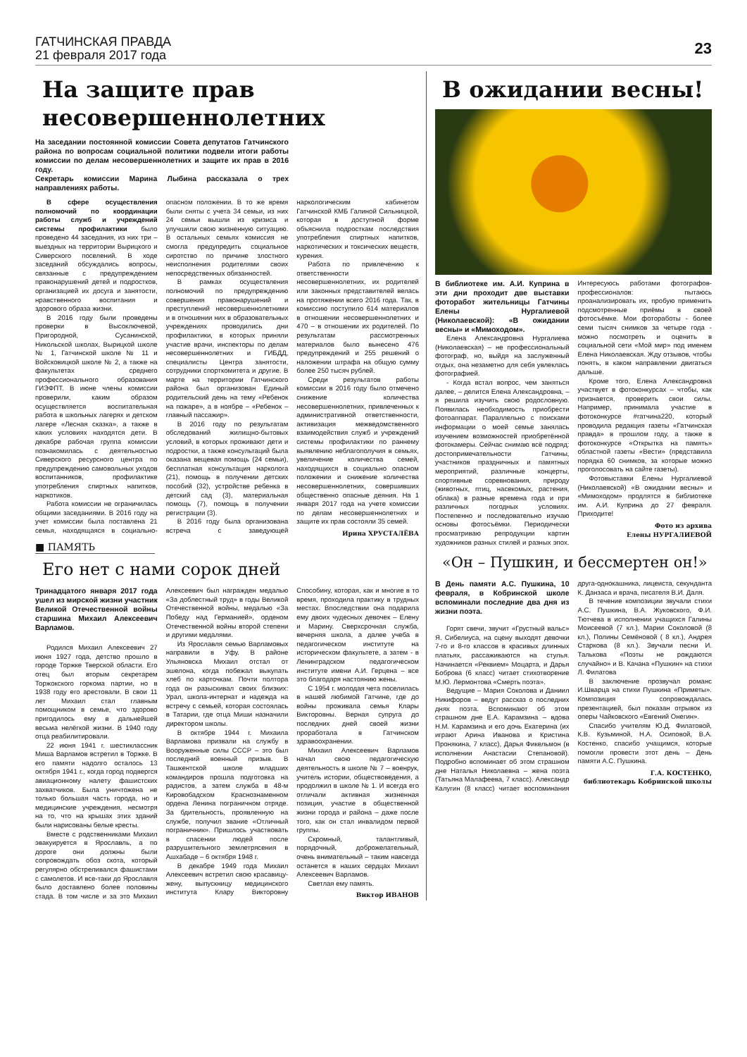ГАТЧИНСКАЯ ПРАВДА
21 февраля 2017 года
23
На защите прав несовершеннолетних
На заседании постоянной комиссии Совета депутатов Гатчинского района по вопросам социальной политики подвели итоги работы комиссии по делам несовершеннолетних и защите их прав в 2016 году.
Секретарь комиссии Марина Лыбина рассказала о трех направлениях работы.
В сфере осуществления полномочий по координации работы служб и учреждений системы профилактики было проведено 44 заседания, из них три – выездных на территории Вырицкого и Сиверского поселений. В ходе заседаний обсуждались вопросы, связанные с предупреждением правонарушений детей и подростков, организацией их досуга и занятости, нравственного воспитания и здорового образа жизни.
В 2016 году были проведены проверки в Высоключевой, Пригородной, Сусанинской, Никольской школах, Вырицкой школе № 1, Гатчинской школе № 11 и Войсковицкой школе № 2, а также на факультетах среднего профессионального образования ГИЭФПТ. В июне члены комиссии проверили, каким образом осуществляется воспитательная работа в школьных лагерях и детском лагере «Лесная сказка», а также в каких условиях находятся дети. В декабре рабочая группа комиссии познакомилась с деятельностью Сиверского ресурсного центра по предупреждению самовольных уходов воспитанников, профилактике употребления спиртных напитков, наркотиков.
Работа комиссии не ограничилась общими заседаниями. В 2016 году на учет комиссии была поставлена 21 семья, находящаяся в социально-опасном положении. В то же время были сняты с учета 34 семьи, из них 24 семьи вышли из кризиса и улучшили свою жизненную ситуацию. В остальных семьях комиссия не смогла предупредить социальное сиротство по причине злостного неисполнения родителями своих непосредственных обязанностей.
В рамках осуществления полномочий по предупреждению совершения правонарушений и преступлений несовершеннолетними и в отношении них в образовательных учреждениях проводились дни профилактики, в которых приняли участие врачи, инспекторы по делам несовершеннолетних и ГИБДД, специалисты Центра занятости, сотрудники спорткомитета и другие. В марте на территории Гатчинского района был организован Единый родительский день на тему «Ребенок на пожаре», а в ноябре – «Ребенок – главный пассажир».
В 2016 году по результатам обследований жилищно-бытовых условий, в которых проживают дети и подростки, а также консультаций была оказана вещевая помощь (24 семьи), бесплатная консультация нарколога (21), помощь в получении детских пособий (32), устройстве ребенка в детский сад (3), материальная помощь (7), помощь в получении регистрации (3).
В 2016 году была организована встреча с заведующей наркологическим кабинетом Гатчинской КМБ Галиной Сильницкой, которая в доступной форме объяснила подросткам последствия употребления спиртных напитков, наркотических и токсических веществ, курения.
Работа по привлечению к ответственности несовершеннолетних, их родителей или законных представителей велась на протяжении всего 2016 года. Так, в комиссию поступило 614 материалов в отношении несовершеннолетних и 470 – в отношении их родителей. По результатам рассмотренных материалов было вынесено 476 предупреждений и 255 решений о наложении штрафа на общую сумму более 250 тысяч рублей.
Среди результатов работы комиссии в 2016 году было отмечено снижение количества несовершеннолетних, привлеченных к административной ответственности, активизация межведомственного взаимодействия служб и учреждений системы профилактики по раннему выявлению неблагополучия в семьях, увеличение количества семей, находящихся в социально опасном положении и снижение количества несовершеннолетних, совершивших общественно опасные деяния. На 1 января 2017 года на учете комиссии по делам несовершеннолетних и защите их прав состояли 35 семей.
Ирина ХРУСТАЛЁВА
■ ПАМЯТЬ
Его нет с нами сорок дней
Тринадцатого января 2017 года ушел из мирской жизни участник Великой Отечественной войны старшина Михаил Алексеевич Варламов.
Родился Михаил Алексеевич 27 июня 1927 года, детство прошло в городе Торжке Тверской области. Его отец был вторым секретарем Торжокского горкома партии, но в 1938 году его арестовали. В свои 11 лет Михаил стал главным помощником в семье, что здорово пригодилось ему в дальнейшей весьма нелёгкой жизни. В 1940 году отца реабилитировали.
22 июня 1941 г. шестиклассник Миша Варламов встретил в Торжке. В его памяти надолго осталось 13 октября 1941 г., когда город подвергся авиационному налету фашистских захватчиков. Была уничтожена не только большая часть города, но и медицинские учреждения, несмотря на то, что на крышах этих зданий были нарисованы белые кресты.
Вместе с родственниками Михаил эвакуируется в Ярославль, а по дороге они должны были сопровождать обоз скота, который регулярно обстреливался фашистами с самолетов. И все-таки до Ярославля было доставлено более половины стада. В том числе и за это Михаил Алексеевич был награжден медалью «За доблестный труд» в годы Великой Отечественной войны, медалью «За Победу над Германией», орденом Отечественной войны второй степени и другими медалями.
Из Ярославля семью Варламовых направили в Уфу. В районе Ульяновска Михаил отстал от эшелона, когда побежал выкупать хлеб по карточкам. Почти полтора года он разыскивал своих близких: Урал, школа-интернат и надежда на встречу с семьей, которая состоялась в Татарии, где отца Миши назначили директором школы.
В октябре 1944 г. Михаила Варламова призвали на службу в Вооруженные силы СССР – это был последний военный призыв. В Ташкентской школе младших командиров прошла подготовка на радистов, а затем служба в 48-м Кировобадском Краснознаменном ордена Ленина пограничном отряде. За бдительность, проявленную на службе, получил звание «Отличный пограничник». Пришлось участвовать в спасении людей после разрушительного землетрясения в Ашхабаде – 6 октября 1948 г.
В декабре 1949 года Михаил Алексеевич встретил свою красавицу-жену, выпускницу медицинского института Клару Викторовну Способину, которая, как и многие в то время, проходила практику в трудных местах. Впоследствии она подарила ему двоих чудесных девочек – Елену и Марину. Сверхсрочная служба, вечерняя школа, а далее учеба в педагогическом институте на историческом факультете, а затем - в Ленинградском педагогическом институте имени А.И. Герцена – все это благодаря настоянию жены.
С 1954 г. молодая чета поселилась в нашей любимой Гатчине, где до войны проживала семья Клары Викторовны. Верная супруга до последних дней своей жизни проработала в Гатчинском здравоохранении.
Михаил Алексеевич Варламов начал свою педагогическую деятельность в школе № 7 – военрук, учитель истории, обществоведения, а продолжил в школе № 1. И всегда его отличали активная жизненная позиция, участие в общественной жизни города и района – даже после того, как он стал инвалидом первой группы.
Скромный, талантливый, порядочный, доброжелательный, очень внимательный – таким навсегда останется в наших сердцах Михаил Алексеевич Варламов.
Светлая ему память.
Виктор ИВАНОВ
В ожидании весны!
В библиотеке им. А.И. Куприна в эти дни проходит две выставки фоторабот жительницы Гатчины Елены Нургалиевой (Николаевской): «В ожидании весны» и «Мимоходом».
Елена Александровна Нургалиева (Николаевская) – не профессиональный фотограф, но, выйдя на заслуженный отдых, она незаметно для себя увлеклась фотографией.
- Когда встал вопрос, чем заняться далее, – делится Елена Александровна, – я решила изучить свою родословную. Появилась необходимость приобрести фотоаппарат. Параллельно с поисками информации о моей семье занялась изучением возможностей приобретённой фотокамеры. Сейчас снимаю всё подряд: достопримечательности Гатчины, участников праздничных и памятных мероприятий, различные концерты, спортивные соревнования, природу (животных, птиц, насекомых, растения, облака) в разные времена года и при различных погодных условиях. Постепенно и последовательно изучаю основы фотосъёмки. Периодически просматриваю репродукции картин художников разных стилей и разных эпох. Интересуюсь работами фотографов-профессионалов: пытаюсь проанализировать их, пробую применить подсмотренные приёмы в своей фотосъёмке. Мои фотоработы - более семи тысяч снимков за четыре года - можно посмотреть и оценить в социальной сети «Мой мир» под именем Елена Николаевская. Жду отзывов, чтобы понять, в каком направлении двигаться дальше.
Кроме того, Елена Александровна участвует в фотоконкурсах – чтобы, как признается, проверить свои силы. Например, принимала участие в фотоконкурсе #гатчина220, который проводила редакция газеты «Гатчинская правда» в прошлом году, а также в фотоконкурсе «Открытка на память» областной газеты «Вести» (представила порядка 60 снимков, за которые можно проголосовать на сайте газеты).
Фотовыставки Елены Нургалиевой (Николаевской) «В ожидании весны» и «Мимоходом» продлятся в библиотеке им. А.И. Куприна до 27 февраля. Приходите!
Фото из архива
Елены НУРГАЛИЕВОЙ
«Он – Пушкин, и бессмертен он!»
В День памяти А.С. Пушкина, 10 февраля, в Кобринской школе вспоминали последние два дня из жизни поэта.
Горят свечи, звучит «Грустный вальс» Я. Сибелиуса, на сцену выходят девочки 7-го и 8-го классов в красивых длинных платьях, рассаживаются на стулья. Начинается «Реквием» Моцарта, и Дарья Боброва (6 класс) читает стихотворение М.Ю. Лермонтова «Смерть поэта».
Ведущие – Мария Соколова и Даниил Никифоров – ведут рассказ о последних днях поэта. Вспоминают об этом страшном дне Е.А. Карамзина – вдова Н.М. Карамзина и его дочь Екатерина (их играют Арина Иванова и Кристина Пронякина, 7 класс), Дарья Фикельмон (в исполнении Анастасии Степановой). Подробно вспоминает об этом страшном дне Наталья Николаевна – жена поэта (Татьяна Малафеева, 7 класс). Александр Калугин (8 класс) читает воспоминания друга-однокашника, лицеиста, секунданта К. Данзаса и врача, писателя В.И. Даля.
В течение композиции звучали стихи А.С. Пушкина, В.А. Жуковского, Ф.И. Тютчева в исполнении учащихся Галины Моисеевой (7 кл.), Марии Соколовой (8 кл.), Полины Семёновой ( 8 кл.), Андрея Старкова (8 кл.). Звучали песни И. Талькова «Поэты не рождаются случайно» и В. Качана «Пушкин» на стихи Л. Филатова
В заключение прозвучал романс И.Шварца на стихи Пушкина «Приметы». Композиция сопровождалась презентацией, был показан отрывок из оперы Чайковского «Евгений Онегин».
Спасибо учителям Ю.Д. Филатовой, К.В. Кузьминой, Н.А. Осиповой, В.А. Костенко, спасибо учащимся, которые помогли провести этот день – День памяти А.С. Пушкина.
Г.А. КОСТЕНКО,
библиотекарь Кобринской школы